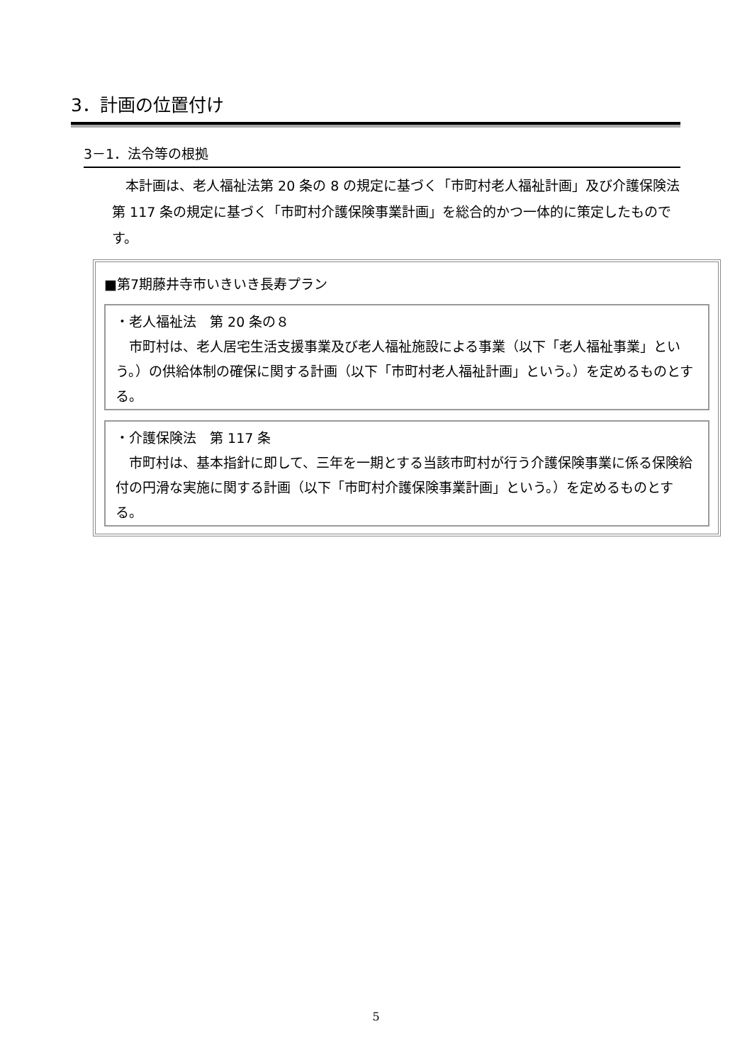3．計画の位置付け
3－1．法令等の根拠
　本計画は、老人福祉法第 20 条の 8 の規定に基づく「市町村老人福祉計画」及び介護保険法第 117 条の規定に基づく「市町村介護保険事業計画」を総合的かつ一体的に策定したものです。
■第7期藤井寺市いきいき長寿プラン
・老人福祉法　第 20 条の８
　市町村は、老人居宅生活支援事業及び老人福祉施設による事業（以下「老人福祉事業」という。）の供給体制の確保に関する計画（以下「市町村老人福祉計画」という。）を定めるものとする。
・介護保険法　第 117 条
　市町村は、基本指針に即して、三年を一期とする当該市町村が行う介護保険事業に係る保険給付の円滑な実施に関する計画（以下「市町村介護保険事業計画」という。）を定めるものとする。
5